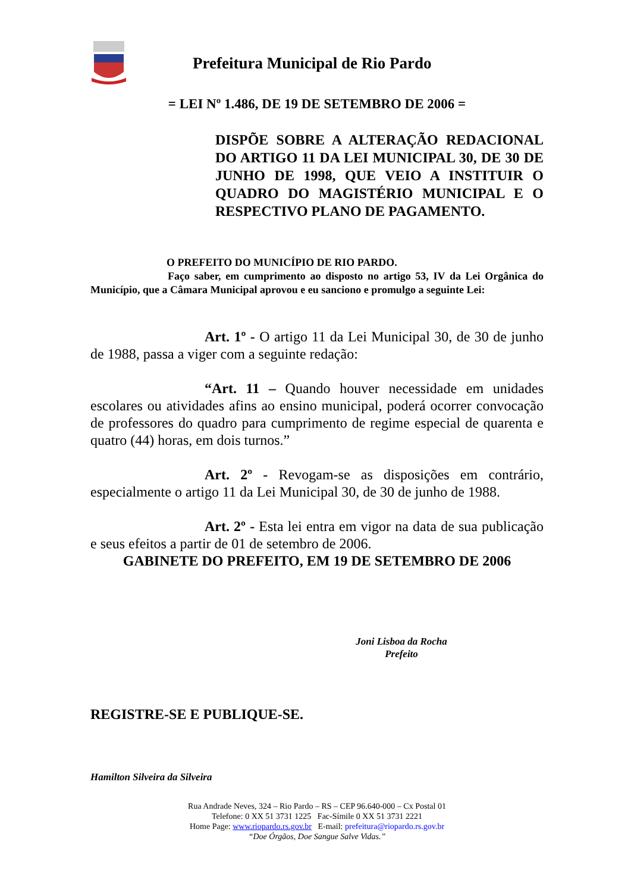Prefeitura Municipal de Rio Pardo
= LEI Nº 1.486, DE 19 DE SETEMBRO DE 2006 =
DISPÕE SOBRE A ALTERAÇÃO REDACIONAL DO ARTIGO 11 DA LEI MUNICIPAL 30, DE 30 DE JUNHO DE 1998, QUE VEIO A INSTITUIR O QUADRO DO MAGISTÉRIO MUNICIPAL E O RESPECTIVO PLANO DE PAGAMENTO.
O PREFEITO DO MUNICÍPIO DE RIO PARDO.
Faço saber, em cumprimento ao disposto no artigo 53, IV da Lei Orgânica do Município, que a Câmara Municipal aprovou e eu sanciono e promulgo a seguinte Lei:
Art. 1º - O artigo 11 da Lei Municipal 30, de 30 de junho de 1988, passa a viger com a seguinte redação:
“Art. 11 – Quando houver necessidade em unidades escolares ou atividades afins ao ensino municipal, poderá ocorrer convocação de professores do quadro para cumprimento de regime especial de quarenta e quatro (44) horas, em dois turnos.”
Art. 2º - Revogam-se as disposições em contrário, especialmente o artigo 11 da Lei Municipal 30, de 30 de junho de 1988.
Art. 2º - Esta lei entra em vigor na data de sua publicação e seus efeitos a partir de 01 de setembro de 2006.
GABINETE DO PREFEITO, EM 19 DE SETEMBRO DE 2006
Joni Lisboa da Rocha
Prefeito
REGISTRE-SE E PUBLIQUE-SE.
Hamilton Silveira da Silveira
Rua Andrade Neves, 324 – Rio Pardo – RS – CEP 96.640-000 – Cx Postal 01
Telefone: 0 XX 51 3731 1225 Fac-Símile 0 XX 51 3731 2221
Home Page: www.riopardo.rs.gov.br E-mail: prefeitura@riopardo.rs.gov.br
“Doe Órgãos, Doe Sangue Salve Vidas.”